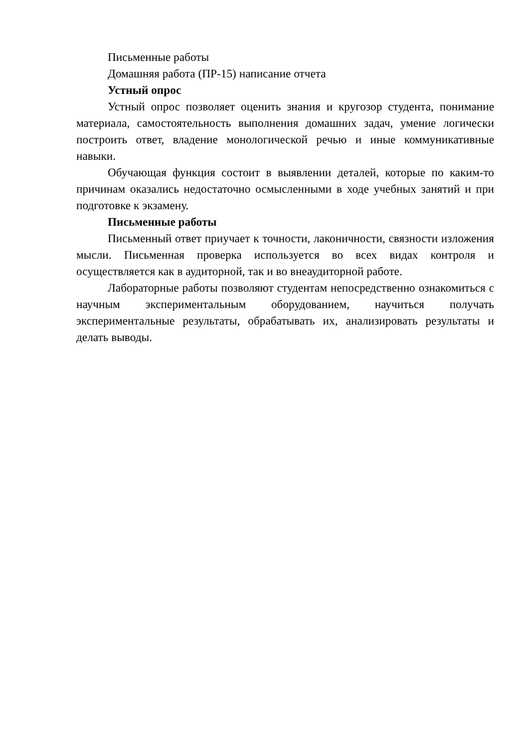Письменные работы
Домашняя работа (ПР-15) написание отчета
Устный опрос
Устный опрос позволяет оценить знания и кругозор студента, понимание материала, самостоятельность выполнения домашних задач, умение логически построить ответ, владение монологической речью и иные коммуникативные навыки.
Обучающая функция состоит в выявлении деталей, которые по каким-то причинам оказались недостаточно осмысленными в ходе учебных занятий и при подготовке к экзамену.
Письменные работы
Письменный ответ приучает к точности, лаконичности, связности изложения мысли. Письменная проверка используется во всех видах контроля и осуществляется как в аудиторной, так и во внеаудиторной работе.
Лабораторные работы позволяют студентам непосредственно ознакомиться с научным экспериментальным оборудованием, научиться получать экспериментальные результаты, обрабатывать их, анализировать результаты и делать выводы.